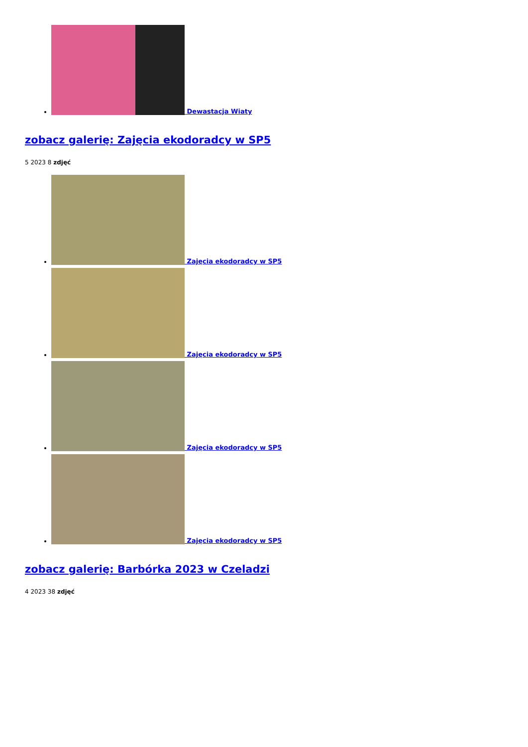Dewastacja Wiaty
zobacz galerię: Zajęcia ekodoradcy w SP5
5 2023 8 zdjęć
Zajęcia ekodoradcy w SP5
Zajęcia ekodoradcy w SP5
Zajęcia ekodoradcy w SP5
Zajęcia ekodoradcy w SP5
zobacz galerię: Barbórka 2023 w Czeladzi
4 2023 38 zdjęć